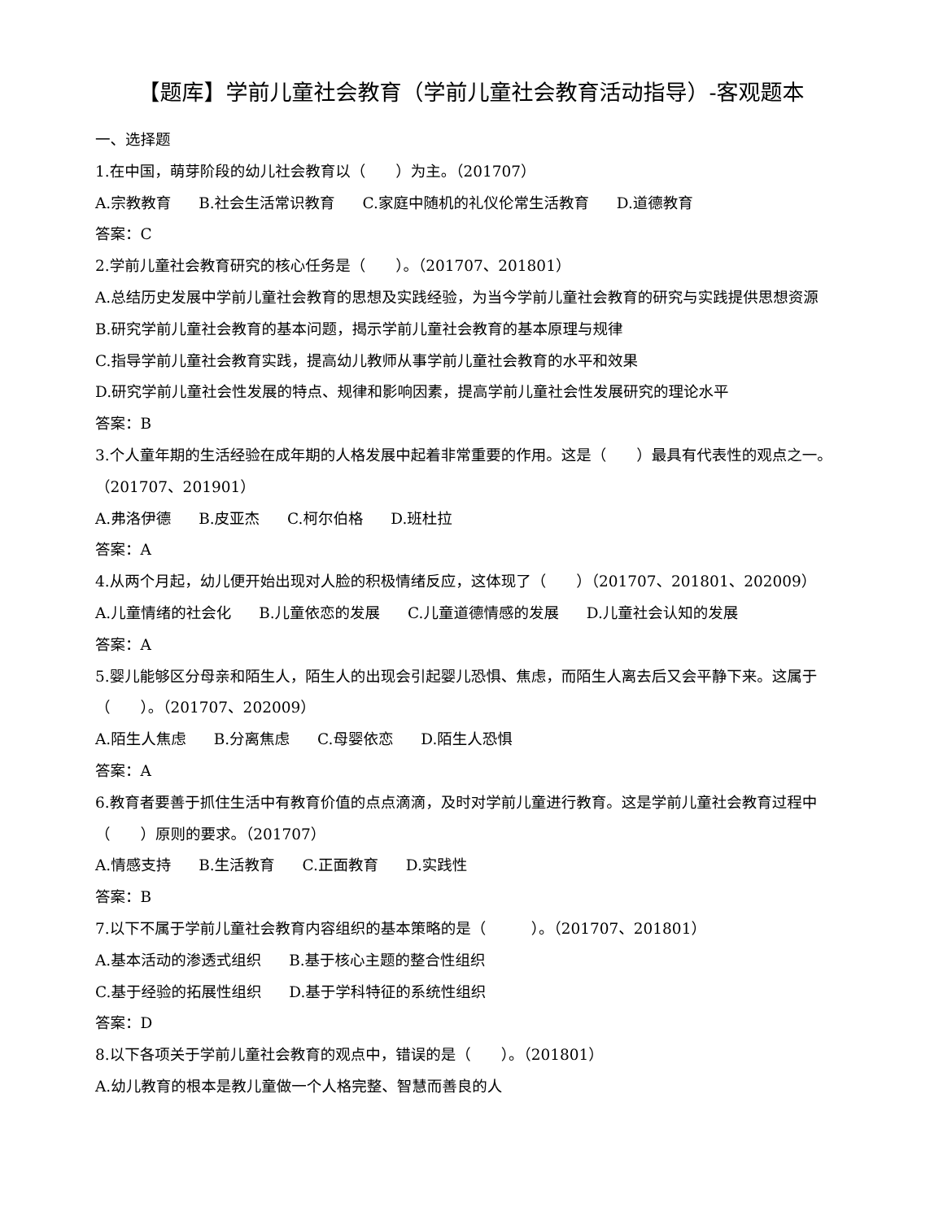【题库】学前儿童社会教育（学前儿童社会教育活动指导）-客观题本
一、选择题
1.在中国，萌芽阶段的幼儿社会教育以（　　）为主。（201707）
A.宗教教育 B.社会生活常识教育 C.家庭中随机的礼仪伦常生活教育 D.道德教育
答案：C
2.学前儿童社会教育研究的核心任务是（　　）。（201707、201801）
A.总结历史发展中学前儿童社会教育的思想及实践经验，为当今学前儿童社会教育的研究与实践提供思想资源
B.研究学前儿童社会教育的基本问题，揭示学前儿童社会教育的基本原理与规律
C.指导学前儿童社会教育实践，提高幼儿教师从事学前儿童社会教育的水平和效果
D.研究学前儿童社会性发展的特点、规律和影响因素，提高学前儿童社会性发展研究的理论水平
答案：B
3.个人童年期的生活经验在成年期的人格发展中起着非常重要的作用。这是（　　）最具有代表性的观点之一。（201707、201901）
A.弗洛伊德 B.皮亚杰 C.柯尔伯格 D.班杜拉
答案：A
4.从两个月起，幼儿便开始出现对人脸的积极情绪反应，这体现了（　　）（201707、201801、202009）
A.儿童情绪的社会化 B.儿童依恋的发展 C.儿童道德情感的发展 D.儿童社会认知的发展
答案：A
5.婴儿能够区分母亲和陌生人，陌生人的出现会引起婴儿恐惧、焦虑，而陌生人离去后又会平静下来。这属于（　　）。（201707、202009）
A.陌生人焦虑 B.分离焦虑 C.母婴依恋 D.陌生人恐惧
答案：A
6.教育者要善于抓住生活中有教育价值的点点滴滴，及时对学前儿童进行教育。这是学前儿童社会教育过程中（　　）原则的要求。（201707）
A.情感支持 B.生活教育 C.正面教育 D.实践性
答案：B
7.以下不属于学前儿童社会教育内容组织的基本策略的是（　　　）。（201707、201801）
A.基本活动的渗透式组织 B.基于核心主题的整合性组织
C.基于经验的拓展性组织 D.基于学科特征的系统性组织
答案：D
8.以下各项关于学前儿童社会教育的观点中，错误的是（　　）。（201801）
A.幼儿教育的根本是教儿童做一个人格完整、智慧而善良的人